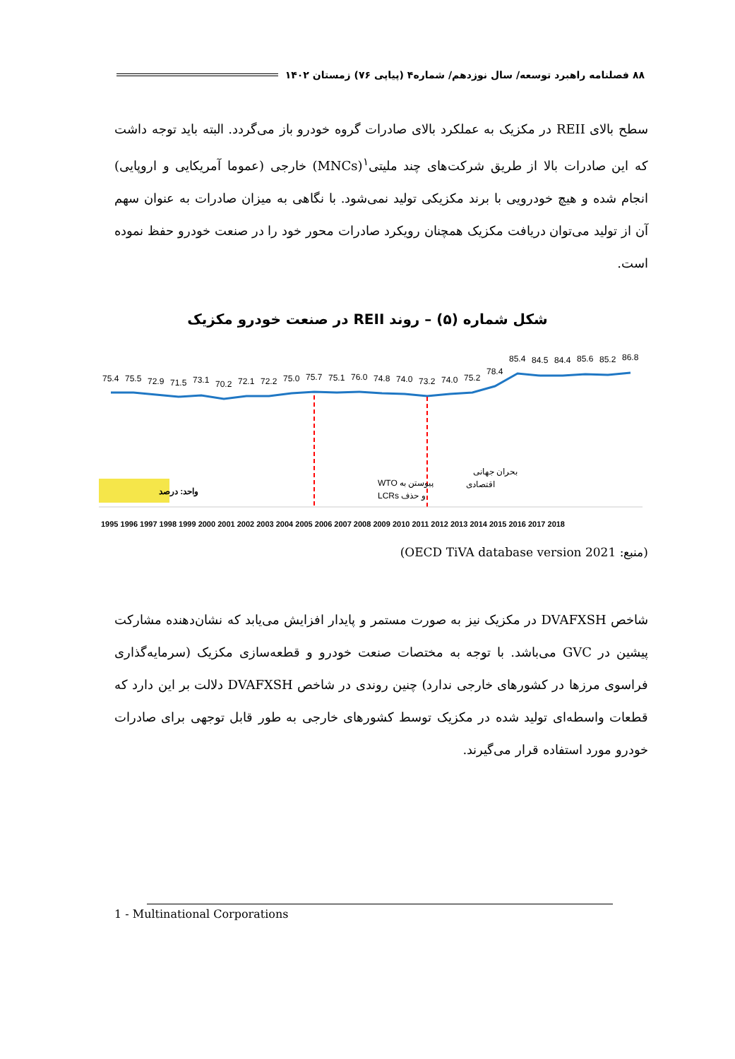۸۸ فصلنامه راهبرد توسعه/ سال نوزدهم/ شماره۴ (پیاپی ۷۶) زمستان ۱۴۰۲
سطح بالای REII در مکزیک به عملکرد بالای صادرات گروه خودرو باز می‌گردد. البته باید توجه داشت که این صادرات بالا از طریق شرکت‌های چند ملیتی<sup>۱</sup>(MNCs) خارجی (عموما آمریکایی و اروپایی) انجام شده و هیچ خودرویی با برند مکزیکی تولید نمی‌شود. با نگاهی به میزان صادرات به عنوان سهم آن از تولید می‌توان دریافت مکزیک همچنان رویکرد صادرات محور خود را در صنعت خودرو حفظ نموده است.
شکل شماره (۵) – روند REII در صنعت خودرو مکزیک
75.4
75.5
72.9
71.5
73.1
70.2
72.1
72.2
75.0
75.7
75.1
76.0
74.8
74.0
73.2
74.0
75.2
78.4
85.4
84.5
84.4
85.6
85.2
86.8
پیوستن به WTO و حذف LCRs
بحران جهانی اقتصادی
واحد: درصد
1995 1996 1997 1998 1999 2000 2001 2002 2003 2004 2005 2006 2007 2008 2009 2010 2011 2012 2013 2014 2015 2016 2017 2018
(منبع: OECD TiVA database version 2021)
شاخص DVAFXSH در مکزیک نیز به صورت مستمر و پایدار افزایش می‌یابد که نشان‌دهنده مشارکت پیشین در GVC می‌باشد. با توجه به مختصات صنعت خودرو و قطعه‌سازی مکزیک (سرمایه‌گذاری فراسوی مرزها در کشورهای خارجی ندارد) چنین روندی در شاخص DVAFXSH دلالت بر این دارد که قطعات واسطه‌ای تولید شده در مکزیک توسط کشورهای خارجی به طور قابل توجهی برای صادرات خودرو مورد استفاده قرار می‌گیرند.
1 - Multinational Corporations